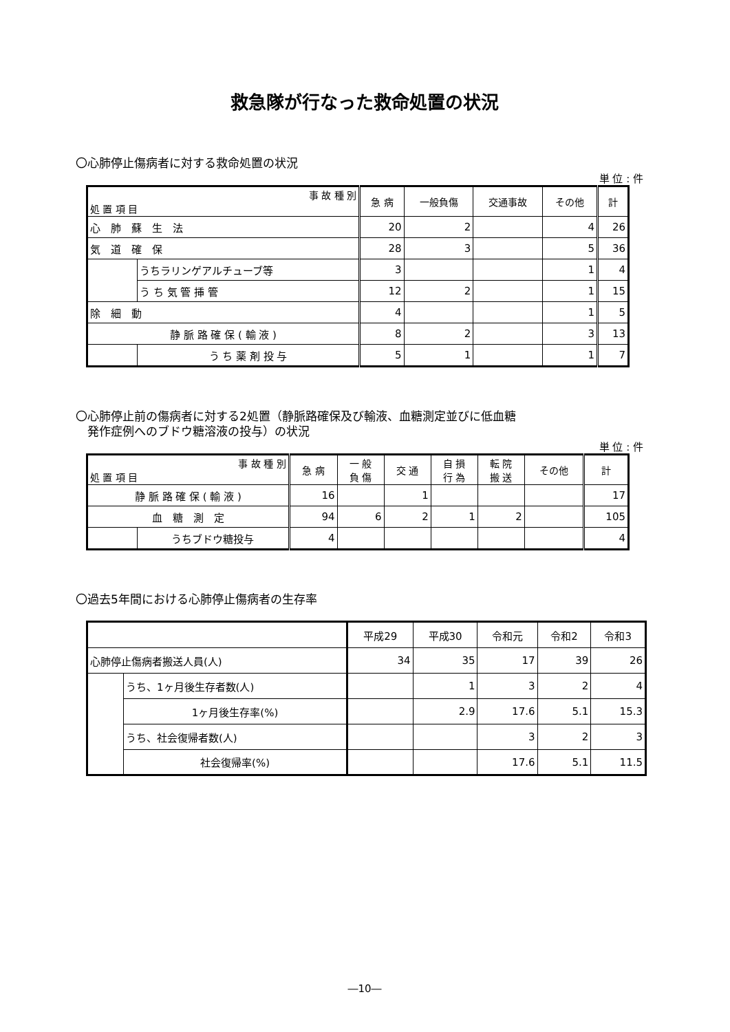救急隊が行なった救命処置の状況
〇心肺停止傷病者に対する救命処置の状況
単 位 : 件
| 事 故 種 別 処 置 項 目 | | 急 病 | 一般負傷 | 交通事故 | その他 | 計 |
| --- | --- | --- | --- | --- | --- | --- |
| 心 肺 蘇 生 法 | | 20 | 2 | | 4 | 26 |
| 気 道 確 保 | | 28 | 3 | | 5 | 36 |
| | うちラリンゲアルチューブ等 | 3 | | | 1 | 4 |
| | う ち 気 管 挿 管 | 12 | 2 | | 1 | 15 |
| 除 細 動 | | 4 | | | 1 | 5 |
| 静 脈 路 確 保 ( 輸 液 ) | | 8 | 2 | | 3 | 13 |
| | う ち 薬 剤 投 与 | 5 | 1 | | 1 | 7 |
〇心肺停止前の傷病者に対する2処置（静脈路確保及び輸液、血糖測定並びに低血糖
　発作症例へのブドウ糖溶液の投与）の状況
単 位 : 件
| 事 故 種 別 処 置 項 目 | | 急 病 | 一 般 負 傷 | 交 通 | 自 損 行 為 | 転 院 搬 送 | その他 | 計 |
| --- | --- | --- | --- | --- | --- | --- | --- | --- |
| 静 脈 路 確 保 ( 輸 液 ) | | 16 | | 1 | | | | 17 |
| 血 糖 測 定 | | 94 | 6 | 2 | 1 | 2 | | 105 |
| | うちブドウ糖投与 | 4 | | | | | | 4 |
〇過去5年間における心肺停止傷病者の生存率
| | | 平成29 | 平成30 | 令和元 | 令和2 | 令和3 |
| --- | --- | --- | --- | --- | --- | --- |
| 心肺停止傷病者搬送人員(人) | | 34 | 35 | 17 | 39 | 26 |
| | うち、1ヶ月後生存者数(人) | | 1 | 3 | 2 | 4 |
| | 1ヶ月後生存率(%) | | 2.9 | 17.6 | 5.1 | 15.3 |
| | うち、社会復帰者数(人) | | | 3 | 2 | 3 |
| | 社会復帰率(%) | | | 17.6 | 5.1 | 11.5 |
―10―